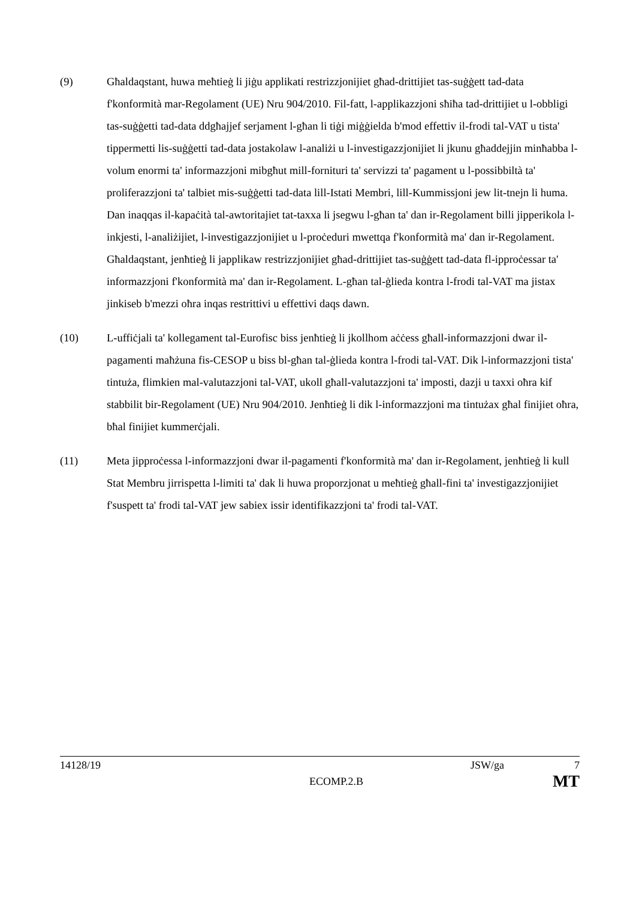(9) Għaldaqstant, huwa meħtieġ li jiġu applikati restrizzjonijiet għad-drittijiet tas-suġġett tad-data f'konformità mar-Regolament (UE) Nru 904/2010. Fil-fatt, l-applikazzjoni sħiħa tad-drittijiet u l-obbligi tas-suġġetti tad-data ddgħajjef serjament l-għan li tiġi miġġielda b'mod effettiv il-frodi tal-VAT u tista' tippermetti lis-suġġetti tad-data jostakolaw l-analiżi u l-investigazzjonijiet li jkunu għaddejjin minħabba l-volum enormi ta' informazzjoni mibgħut mill-fornituri ta' servizzi ta' pagament u l-possibbiltà ta' proliferazzjoni ta' talbiet mis-suġġetti tad-data lill-Istati Membri, lill-Kummissjoni jew lit-tnejn li huma. Dan inaqqas il-kapaċità tal-awtoritajiet tat-taxxa li jsegwu l-għan ta' dan ir-Regolament billi jipperikola l-inkjesti, l-analiżijiet, l-investigazzjonijiet u l-proċeduri mwettqa f'konformità ma' dan ir-Regolament. Għaldaqstant, jenħtieġ li japplikaw restrizzjonijiet għad-drittijiet tas-suġġett tad-data fl-ipproċessar ta' informazzjoni f'konformità ma' dan ir-Regolament. L-għan tal-ġlieda kontra l-frodi tal-VAT ma jistax jinkiseb b'mezzi oħra inqas restrittivi u effettivi daqs dawn.
(10) L-uffiċjali ta' kollegament tal-Eurofisc biss jenħtieġ li jkollhom aċċess għall-informazzjoni dwar il-pagamenti maħżuna fis-CESOP u biss bl-għan tal-ġlieda kontra l-frodi tal-VAT. Dik l-informazzjoni tista' tintuża, flimkien mal-valutazzjoni tal-VAT, ukoll għall-valutazzjoni ta' imposti, dazji u taxxi oħra kif stabbilit bir-Regolament (UE) Nru 904/2010. Jenħtieġ li dik l-informazzjoni ma tintużax għal finijiet oħra, bħal finijiet kummerċjali.
(11) Meta jipproċessa l-informazzjoni dwar il-pagamenti f'konformità ma' dan ir-Regolament, jenħtieġ li kull Stat Membru jirrispetta l-limiti ta' dak li huwa proporzjonat u meħtieġ għall-fini ta' investigazzjonijiet f'suspett ta' frodi tal-VAT jew sabiex issir identifikazzjoni ta' frodi tal-VAT.
14128/19 JSW/ga 7
ECOMP.2.B MT